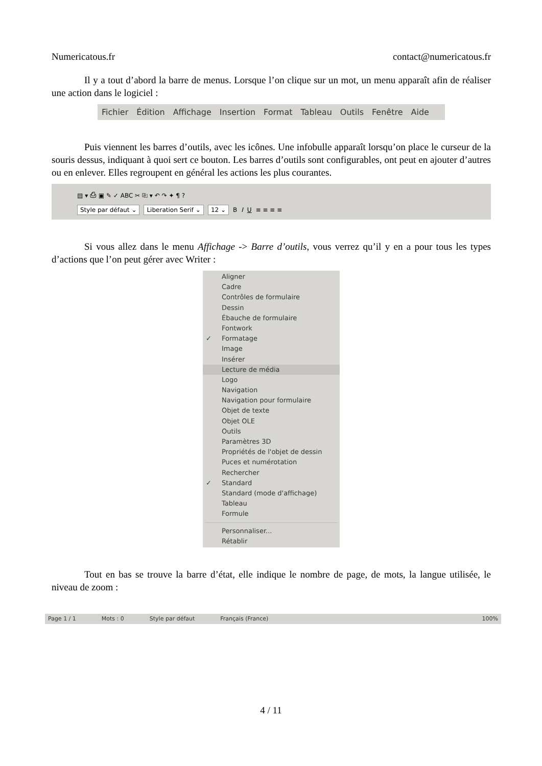Numericatous.fr contact@numericatous.fr
Il y a tout d’abord la barre de menus. Lorsque l’on clique sur un mot, un menu apparaît afin de réaliser une action dans le logiciel :
Fichier Édition Affichage Insertion Format Tableau Outils Fenêtre Aide
Puis viennent les barres d’outils, avec les icônes. Une infobulle apparaît lorsqu’on place le curseur de la souris dessus, indiquant à quoi sert ce bouton. Les barres d’outils sont configurables, ont peut en ajouter d’autres ou en enlever. Elles regroupent en général les actions les plus courantes.
▤ ▾ ⎙ ▣ ✎ ✓ ABC ✂ ⎘ ▾ ↶ ↷ ✦ ¶ ?
Style par défaut ⌄ Liberation Serif ⌄ 12 ⌄ B I U ≡ ≡ ≡ ≡
Si vous allez dans le menu Affichage -> Barre d’outils, vous verrez qu’il y en a pour tous les types d’actions que l’on peut gérer avec Writer :
Aligner
Cadre
Contrôles de formulaire
Dessin
Ébauche de formulaire
Fontwork
✓ Formatage
Image
Insérer
Lecture de média
Logo
Navigation
Navigation pour formulaire
Objet de texte
Objet OLE
Outils
Paramètres 3D
Propriétés de l'objet de dessin
Puces et numérotation
Rechercher
✓ Standard
Standard (mode d'affichage)
Tableau
Formule
Personnaliser...
Rétablir
Tout en bas se trouve la barre d’état, elle indique le nombre de page, de mots, la langue utilisée, le niveau de zoom :
Page 1 / 1 Mots : 0 Style par défaut Français (France) 100%
4 / 11